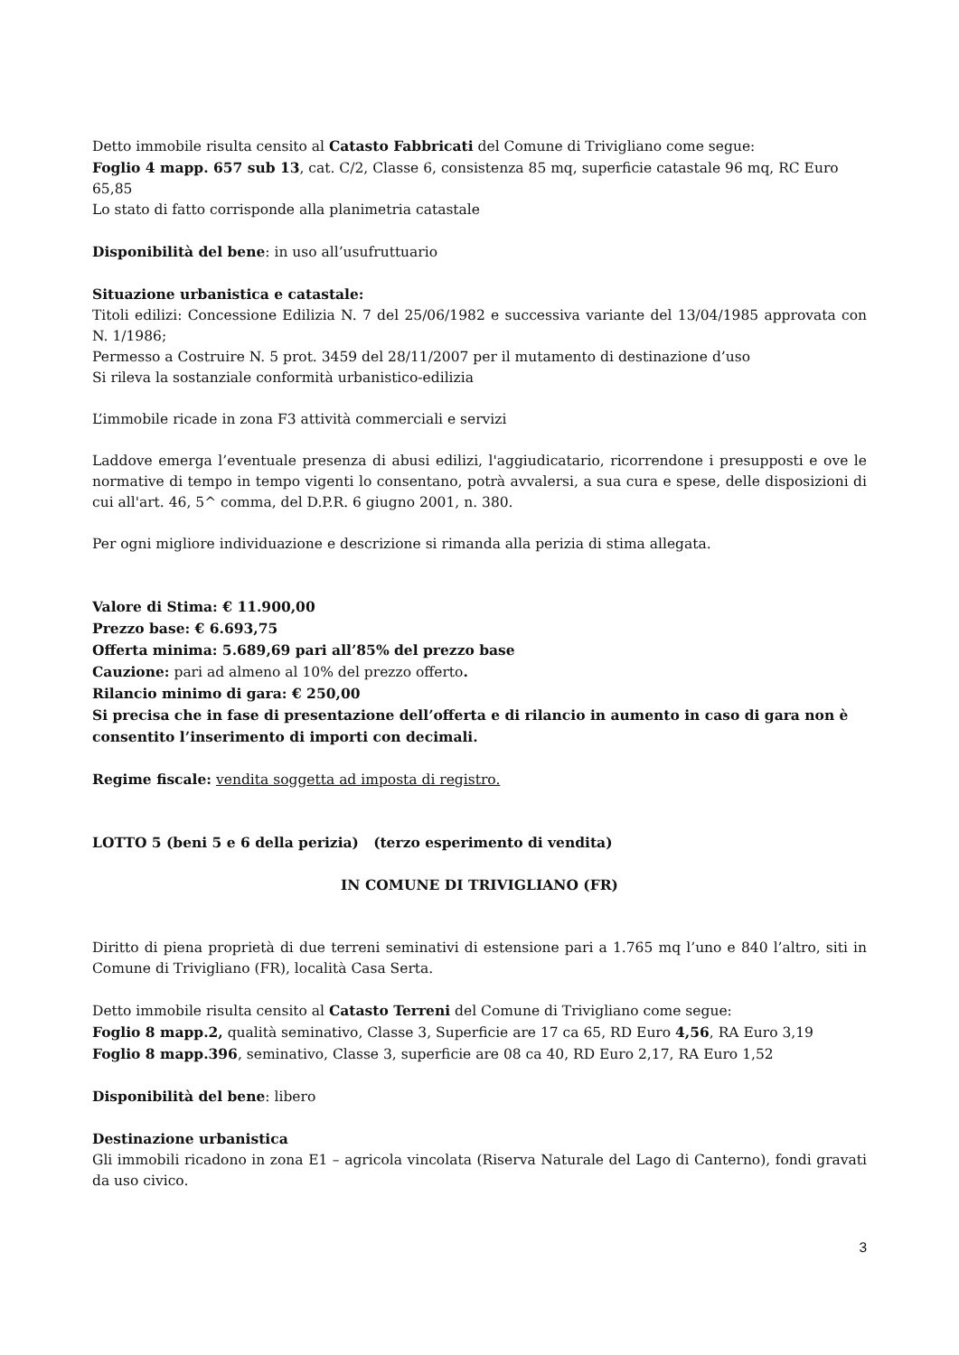Detto immobile risulta censito al Catasto Fabbricati del Comune di Trivigliano come segue:
Foglio 4 mapp. 657 sub 13, cat. C/2, Classe 6, consistenza 85 mq, superficie catastale 96 mq, RC Euro 65,85
Lo stato di fatto corrisponde alla planimetria catastale
Disponibilità del bene: in uso all’usufruttuario
Situazione urbanistica e catastale:
Titoli edilizi: Concessione Edilizia N. 7 del 25/06/1982 e successiva variante del 13/04/1985 approvata con N. 1/1986;
Permesso a Costruire N. 5 prot. 3459 del 28/11/2007 per il mutamento di destinazione d’uso
Si rileva la sostanziale conformità urbanistico-edilizia
L’immobile ricade in zona F3 attività commerciali e servizi
Laddove emerga l’eventuale presenza di abusi edilizi, l'aggiudicatario, ricorrendone i presupposti e ove le normative di tempo in tempo vigenti lo consentano, potrà avvalersi, a sua cura e spese, delle disposizioni di cui all'art. 46, 5^ comma, del D.P.R. 6 giugno 2001, n. 380.
Per ogni migliore individuazione e descrizione si rimanda alla perizia di stima allegata.
Valore di Stima: € 11.900,00
Prezzo base: € 6.693,75
Offerta minima: 5.689,69 pari all’85% del prezzo base
Cauzione: pari ad almeno al 10% del prezzo offerto.
Rilancio minimo di gara: € 250,00
Si precisa che in fase di presentazione dell’offerta e di rilancio in aumento in caso di gara non è consentito l’inserimento di importi con decimali.
Regime fiscale: vendita soggetta ad imposta di registro.
LOTTO 5 (beni 5 e 6 della perizia) (terzo esperimento di vendita)
IN COMUNE DI TRIVIGLIANO (FR)
Diritto di piena proprietà di due terreni seminativi di estensione pari a 1.765 mq l’uno e 840 l’altro, siti in Comune di Trivigliano (FR), località Casa Serta.
Detto immobile risulta censito al Catasto Terreni del Comune di Trivigliano come segue:
Foglio 8 mapp.2, qualità seminativo, Classe 3, Superficie are 17 ca 65, RD Euro 4,56, RA Euro 3,19
Foglio 8 mapp.396, seminativo, Classe 3, superficie are 08 ca 40, RD Euro 2,17, RA Euro 1,52
Disponibilità del bene: libero
Destinazione urbanistica
Gli immobili ricadono in zona E1 – agricola vincolata (Riserva Naturale del Lago di Canterno), fondi gravati da uso civico.
3